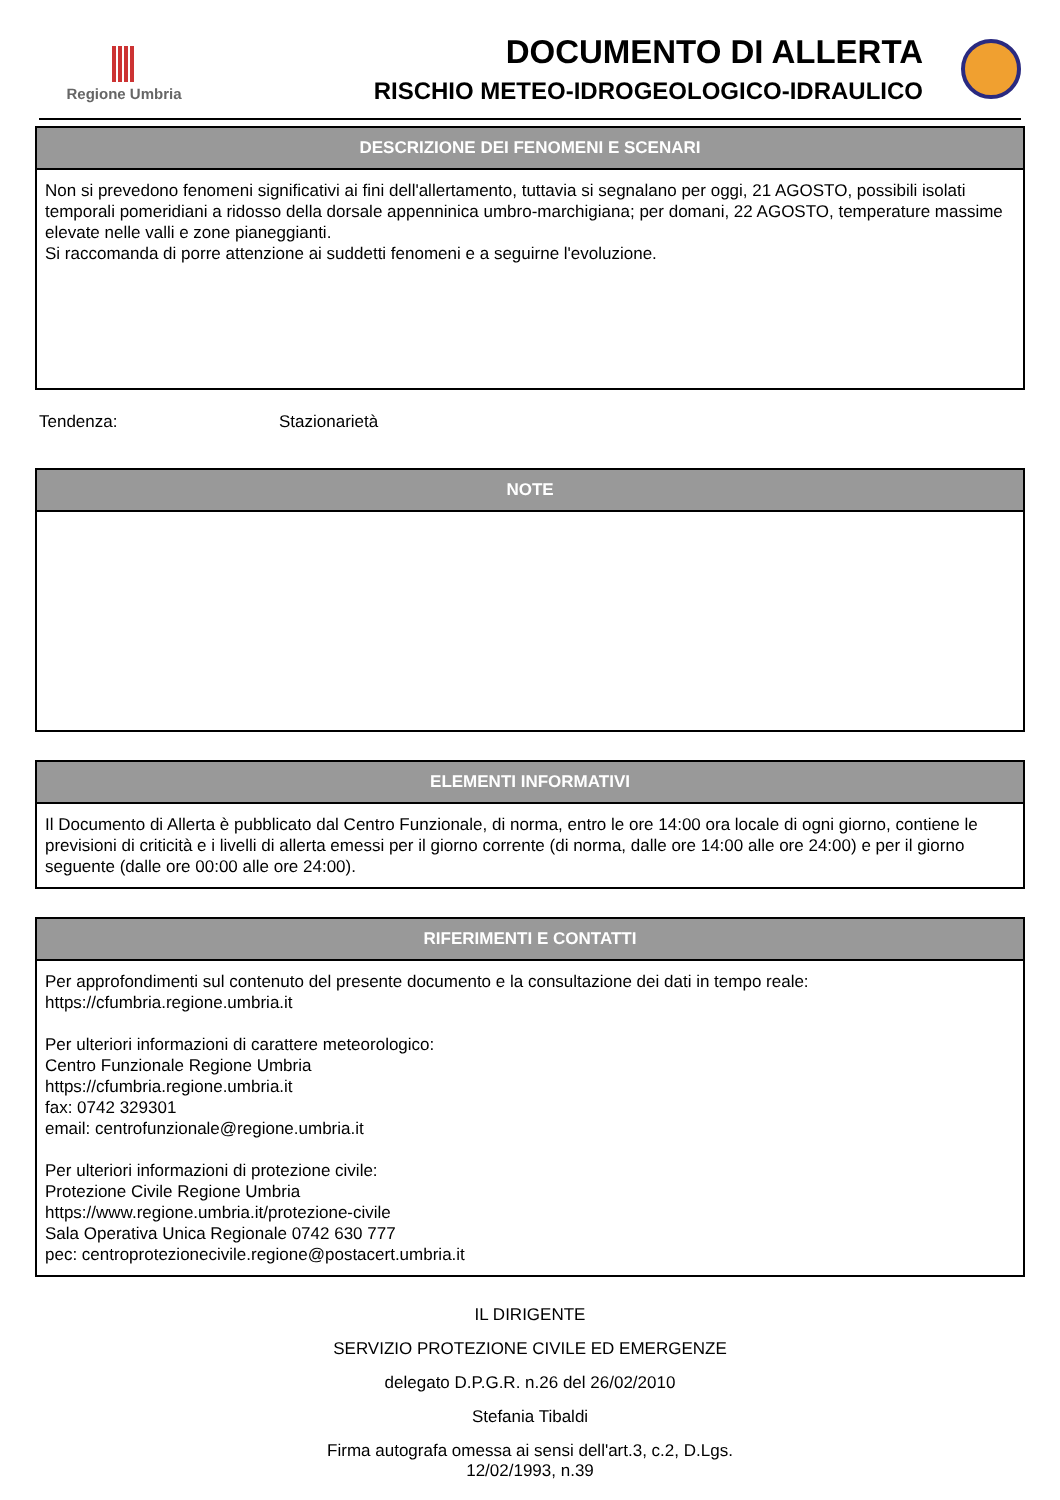Regione Umbria
DOCUMENTO DI ALLERTA
RISCHIO METEO-IDROGEOLOGICO-IDRAULICO
DESCRIZIONE DEI FENOMENI E SCENARI
Non si prevedono fenomeni significativi ai fini dell'allertamento, tuttavia si segnalano per oggi, 21 AGOSTO, possibili isolati temporali pomeridiani a ridosso della dorsale appenninica umbro-marchigiana; per domani, 22 AGOSTO, temperature massime elevate nelle valli e zone pianeggianti.
Si raccomanda di porre attenzione ai suddetti fenomeni e a seguirne l'evoluzione.
Tendenza: Stazionarietà
NOTE
ELEMENTI INFORMATIVI
Il Documento di Allerta è pubblicato dal Centro Funzionale, di norma, entro le ore 14:00 ora locale di ogni giorno, contiene le previsioni di criticità e i livelli di allerta emessi per il giorno corrente (di norma, dalle ore 14:00 alle ore 24:00) e per il giorno seguente (dalle ore 00:00 alle ore 24:00).
RIFERIMENTI E CONTATTI
Per approfondimenti sul contenuto del presente documento e la consultazione dei dati in tempo reale:
https://cfumbria.regione.umbria.it
Per ulteriori informazioni di carattere meteorologico:
Centro Funzionale Regione Umbria
https://cfumbria.regione.umbria.it
fax: 0742 329301
email: centrofunzionale@regione.umbria.it
Per ulteriori informazioni di protezione civile:
Protezione Civile Regione Umbria
https://www.regione.umbria.it/protezione-civile
Sala Operativa Unica Regionale 0742 630 777
pec: centroprotezionecivile.regione@postacert.umbria.it
IL DIRIGENTE
SERVIZIO PROTEZIONE CIVILE ED EMERGENZE
delegato D.P.G.R. n.26 del 26/02/2010
Stefania Tibaldi
Firma autografa omessa ai sensi dell'art.3, c.2, D.Lgs.
12/02/1993, n.39